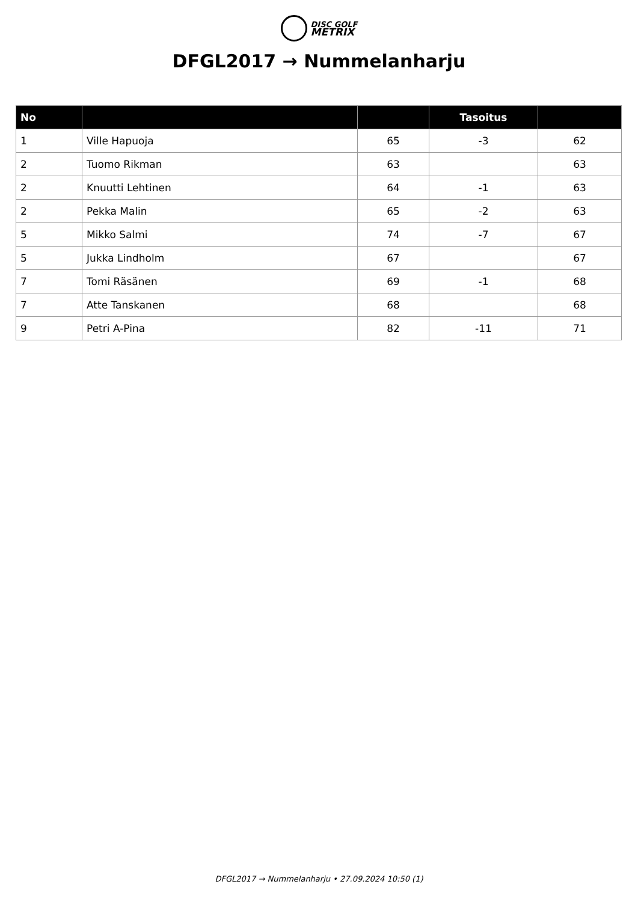DISC GOLF
METRIX
DFGL2017 → Nummelanharju
| No | | | Tasoitus | |
| --- | --- | --- | --- | --- |
| 1 | Ville Hapuoja | 65 | -3 | 62 |
| 2 | Tuomo Rikman | 63 | | 63 |
| 2 | Knuutti Lehtinen | 64 | -1 | 63 |
| 2 | Pekka Malin | 65 | -2 | 63 |
| 5 | Mikko Salmi | 74 | -7 | 67 |
| 5 | Jukka Lindholm | 67 | | 67 |
| 7 | Tomi Räsänen | 69 | -1 | 68 |
| 7 | Atte Tanskanen | 68 | | 68 |
| 9 | Petri A-Pina | 82 | -11 | 71 |
DFGL2017 → Nummelanharju • 27.09.2024 10:50 (1)